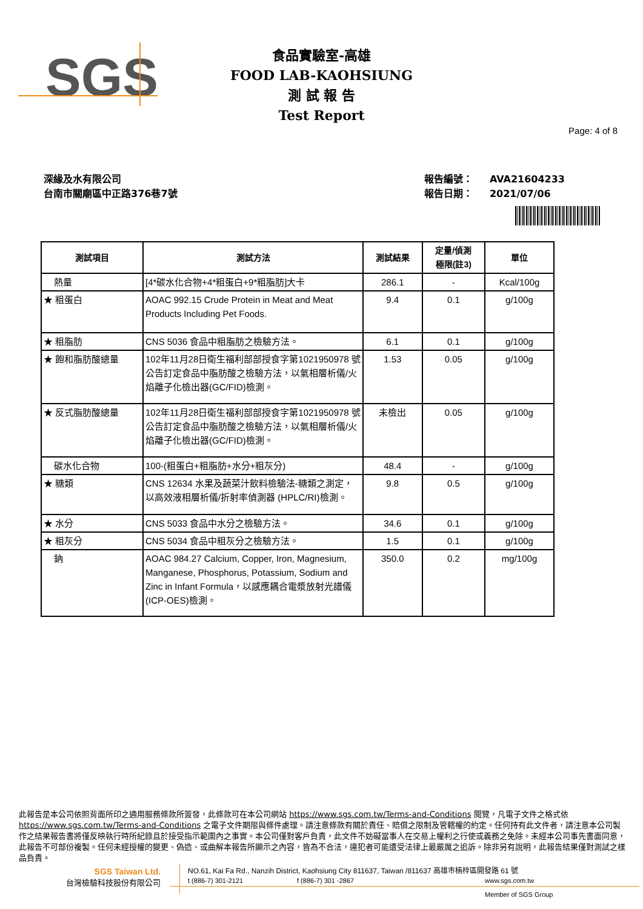SGS
食品實驗室-高雄
FOOD LAB-KAOHSIUNG
測 試 報 告
Test Report
Page: 4 of 8
深緣及水有限公司
台南市關廟區中正路376巷7號
報告編號： AVA21604233
報告日期： 2021/07/06
| 測試項目 | 測試方法 | 測試結果 | 定量/偵測 極限(註3) | 單位 |
| --- | --- | --- | --- | --- |
| 熱量 | [4*碳水化合物+4*粗蛋白+9*粗脂肪]大卡 | 286.1 | - | Kcal/100g |
| ★ 粗蛋白 | AOAC 992.15 Crude Protein in Meat and Meat Products Including Pet Foods. | 9.4 | 0.1 | g/100g |
| ★ 粗脂肪 | CNS 5036 食品中粗脂肪之檢驗方法。 | 6.1 | 0.1 | g/100g |
| ★ 飽和脂肪酸總量 | 102年11月28日衛生福利部部授食字第1021950978 號公告訂定食品中脂肪酸之檢驗方法，以氣相層析儀/火焰離子化檢出器(GC/FID)檢測。 | 1.53 | 0.05 | g/100g |
| ★ 反式脂肪酸總量 | 102年11月28日衛生福利部部授食字第1021950978 號公告訂定食品中脂肪酸之檢驗方法，以氣相層析儀/火焰離子化檢出器(GC/FID)檢測。 | 未檢出 | 0.05 | g/100g |
| 碳水化合物 | 100-(粗蛋白+粗脂肪+水分+粗灰分) | 48.4 | - | g/100g |
| ★ 糖類 | CNS 12634 水果及蔬菜汁飲料檢驗法-糖類之測定，以高效液相層析儀/折射率偵測器 (HPLC/RI)檢測。 | 9.8 | 0.5 | g/100g |
| ★ 水分 | CNS 5033 食品中水分之檢驗方法。 | 34.6 | 0.1 | g/100g |
| ★ 粗灰分 | CNS 5034 食品中粗灰分之檢驗方法。 | 1.5 | 0.1 | g/100g |
| 鈉 | AOAC 984.27 Calcium, Copper, Iron, Magnesium, Manganese, Phosphorus, Potassium, Sodium and Zinc in Infant Formula，以感應耦合電漿放射光譜儀(ICP-OES)檢測。 | 350.0 | 0.2 | mg/100g |
此報告是本公司依照背面所印之通用服務條款所簽發，此條款可在本公司網站 https://www.sgs.com.tw/Terms-and-Conditions 閱覽，凡電子文件之格式依 https://www.sgs.com.tw/Terms-and-Conditions 之電子文件期限與條件處理。請注意條款有關於責任、賠償之限制及管轄權的約定。任何持有此文件者，請注意本公司製作之結果報告書將僅反映執行時所紀錄且於接受指示範圍內之事實。本公司僅對客戶負責，此文件不妨礙當事人在交易上權利之行使或義務之免除。未經本公司事先書面同意，此報告不可部份複製。任何未經授權的變更、偽造、或曲解本報告所顯示之內容，皆為不合法，違犯者可能遭受法律上最嚴厲之追訴。除非另有說明，此報告結果僅對測試之樣品負責。
SGS Taiwan Ltd.
台灣檢驗科技股份有限公司
NO.61, Kai Fa Rd., Nanzih District, Kaohsiung City 811637, Taiwan /811637 高雄市楠梓區開發路 61 號
t (886-7) 301-2121 f (886-7) 301 -2867 www.sgs.com.tw
Member of SGS Group